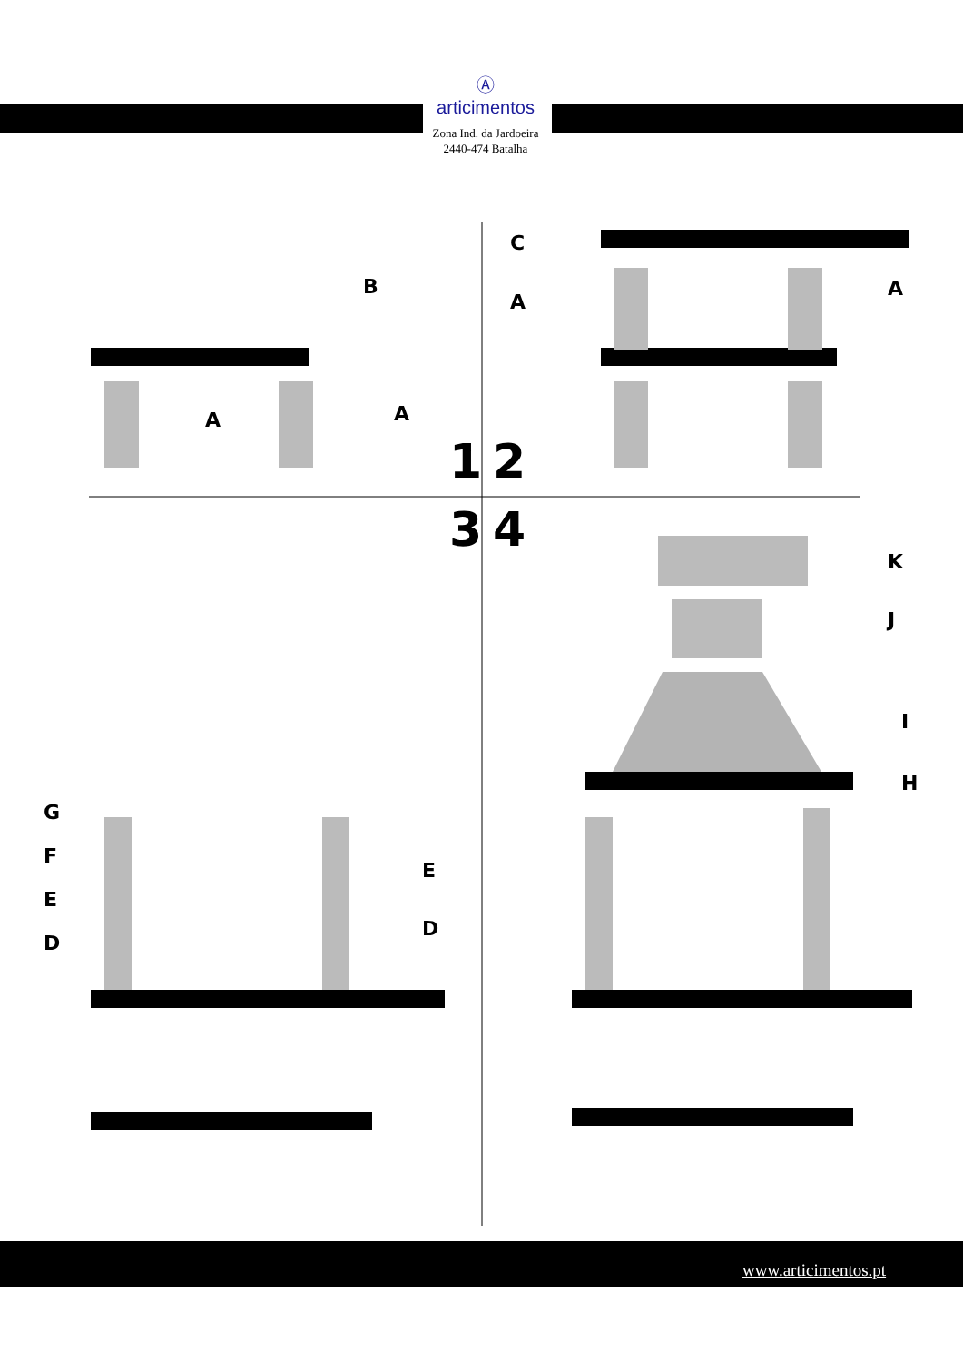Ⓐ
articimentos
Zona Ind. da Jardoeira
2440-474 Batalha
B
A A
C
A
A
1 2
3 4
K
J
I
H
G
F
E
D
E
D
www.articimentos.pt